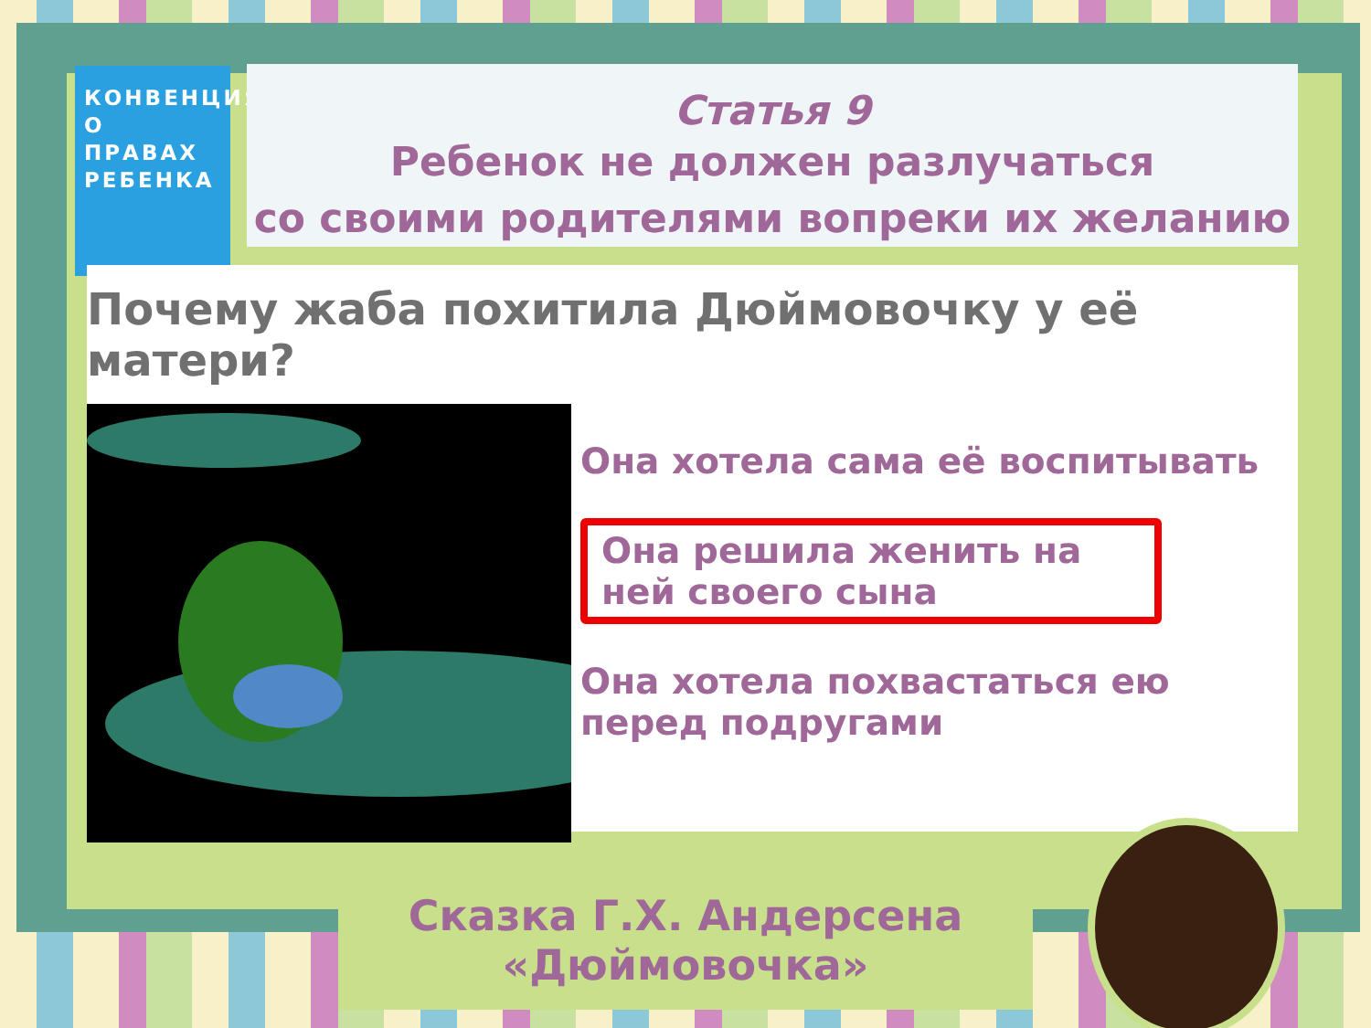КОНВЕНЦИЯ О ПРАВАХ РЕБЕНКА
Статья 9
Ребенок не должен разлучаться
со своими родителями вопреки их желанию
Почему жаба похитила Дюймовочку у её матери?
Она хотела сама её воспитывать
Она решила женить на ней своего сына
Она хотела похвастаться ею перед подругами
Сказка Г.Х. Андерсена
«Дюймовочка»